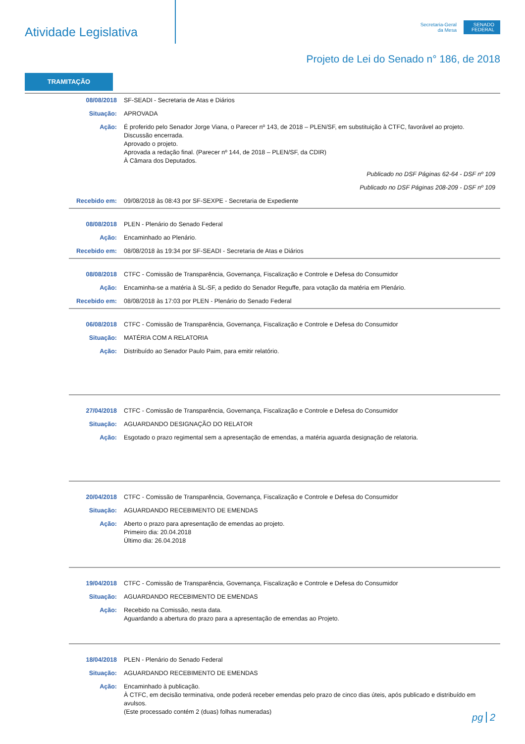Atividade Legislativa
Secretaria-Geral
da Mesa
SENADO FEDERAL
Projeto de Lei do Senado n° 186, de 2018
TRAMITAÇÃO
| 08/08/2018 | SF-SEADI - Secretaria de Atas e Diários |
| Situação: | APROVADA |
| Ação: | É proferido pelo Senador Jorge Viana, o Parecer nº 143, de 2018 – PLEN/SF, em substituição à CTFC, favorável ao projeto. Discussão encerrada. Aprovado o projeto. Aprovada a redação final. (Parecer nº 144, de 2018 – PLEN/SF, da CDIR) À Câmara dos Deputados. |
| | Publicado no DSF Páginas 62-64 - DSF nº 109 |
| | Publicado no DSF Páginas 208-209 - DSF nº 109 |
| Recebido em: | 09/08/2018 às 08:43 por SF-SEXPE - Secretaria de Expediente |
| 08/08/2018 | PLEN - Plenário do Senado Federal |
| Ação: | Encaminhado ao Plenário. |
| Recebido em: | 08/08/2018 às 19:34 por SF-SEADI - Secretaria de Atas e Diários |
| 08/08/2018 | CTFC - Comissão de Transparência, Governança, Fiscalização e Controle e Defesa do Consumidor |
| Ação: | Encaminha-se a matéria à SL-SF, a pedido do Senador Reguffe, para votação da matéria em Plenário. |
| Recebido em: | 08/08/2018 às 17:03 por PLEN - Plenário do Senado Federal |
| 06/08/2018 | CTFC - Comissão de Transparência, Governança, Fiscalização e Controle e Defesa do Consumidor |
| Situação: | MATÉRIA COM A RELATORIA |
| Ação: | Distribuído ao Senador Paulo Paim, para emitir relatório. |
| 27/04/2018 | CTFC - Comissão de Transparência, Governança, Fiscalização e Controle e Defesa do Consumidor |
| Situação: | AGUARDANDO DESIGNAÇÃO DO RELATOR |
| Ação: | Esgotado o prazo regimental sem a apresentação de emendas, a matéria aguarda designação de relatoria. |
| 20/04/2018 | CTFC - Comissão de Transparência, Governança, Fiscalização e Controle e Defesa do Consumidor |
| Situação: | AGUARDANDO RECEBIMENTO DE EMENDAS |
| Ação: | Aberto o prazo para apresentação de emendas ao projeto. Primeiro dia: 20.04.2018 Último dia: 26.04.2018 |
| 19/04/2018 | CTFC - Comissão de Transparência, Governança, Fiscalização e Controle e Defesa do Consumidor |
| Situação: | AGUARDANDO RECEBIMENTO DE EMENDAS |
| Ação: | Recebido na Comissão, nesta data. Aguardando a abertura do prazo para a apresentação de emendas ao Projeto. |
| 18/04/2018 | PLEN - Plenário do Senado Federal |
| Situação: | AGUARDANDO RECEBIMENTO DE EMENDAS |
| Ação: | Encaminhado à publicação. À CTFC, em decisão terminativa, onde poderá receber emendas pelo prazo de cinco dias úteis, após publicado e distribuído em avulsos. (Este processado contém 2 (duas) folhas numeradas) |
pg 2